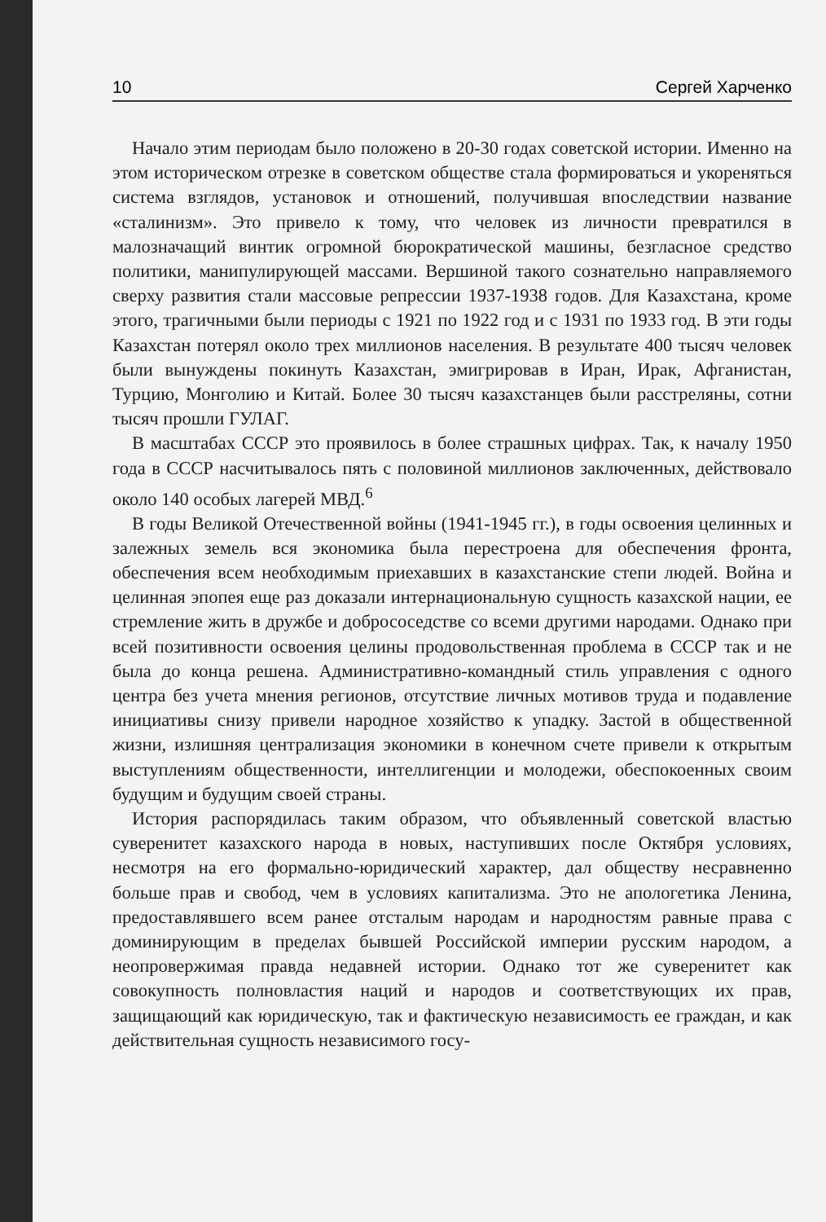10 Сергей Харченко
Начало этим периодам было положено в 20-30 годах советской истории. Именно на этом историческом отрезке в советском обществе стала формироваться и укореняться система взглядов, установок и отношений, получившая впоследствии название «сталинизм». Это привело к тому, что человек из личности превратился в малозначащий винтик огромной бюрократической машины, безгласное средство политики, манипулирующей массами. Вершиной такого сознательно направляемого сверху развития стали массовые репрессии 1937-1938 годов. Для Казахстана, кроме этого, трагичными были периоды с 1921 по 1922 год и с 1931 по 1933 год. В эти годы Казахстан потерял около трех миллионов населения. В результате 400 тысяч человек были вынуждены покинуть Казахстан, эмигрировав в Иран, Ирак, Афганистан, Турцию, Монголию и Китай. Более 30 тысяч казахстанцев были расстреляны, сотни тысяч прошли ГУЛАГ.
В масштабах СССР это проявилось в более страшных цифрах. Так, к началу 1950 года в СССР насчитывалось пять с половиной миллионов заключенных, действовало около 140 особых лагерей МВД.<sup>6</sup>
В годы Великой Отечественной войны (1941-1945 гг.), в годы освоения целинных и залежных земель вся экономика была перестроена для обеспечения фронта, обеспечения всем необходимым приехавших в казахстанские степи людей. Война и целинная эпопея еще раз доказали интернациональную сущность казахской нации, ее стремление жить в дружбе и добрососедстве со всеми другими народами. Однако при всей позитивности освоения целины продовольственная проблема в СССР так и не была до конца решена. Административно-командный стиль управления с одного центра без учета мнения регионов, отсутствие личных мотивов труда и подавление инициативы снизу привели народное хозяйство к упадку. Застой в общественной жизни, излишняя централизация экономики в конечном счете привели к открытым выступлениям общественности, интеллигенции и молодежи, обеспокоенных своим будущим и будущим своей страны.
История распорядилась таким образом, что объявленный советской властью суверенитет казахского народа в новых, наступивших после Октября условиях, несмотря на его формально-юридический характер, дал обществу несравненно больше прав и свобод, чем в условиях капитализма. Это не апологетика Ленина, предоставлявшего всем ранее отсталым народам и народностям равные права с доминирующим в пределах бывшей Российской империи русским народом, а неопровержимая правда недавней истории. Однако тот же суверенитет как совокупность полновластия наций и народов и соответствующих их прав, защищающий как юридическую, так и фактическую независимость ее граждан, и как действительная сущность независимого госу-